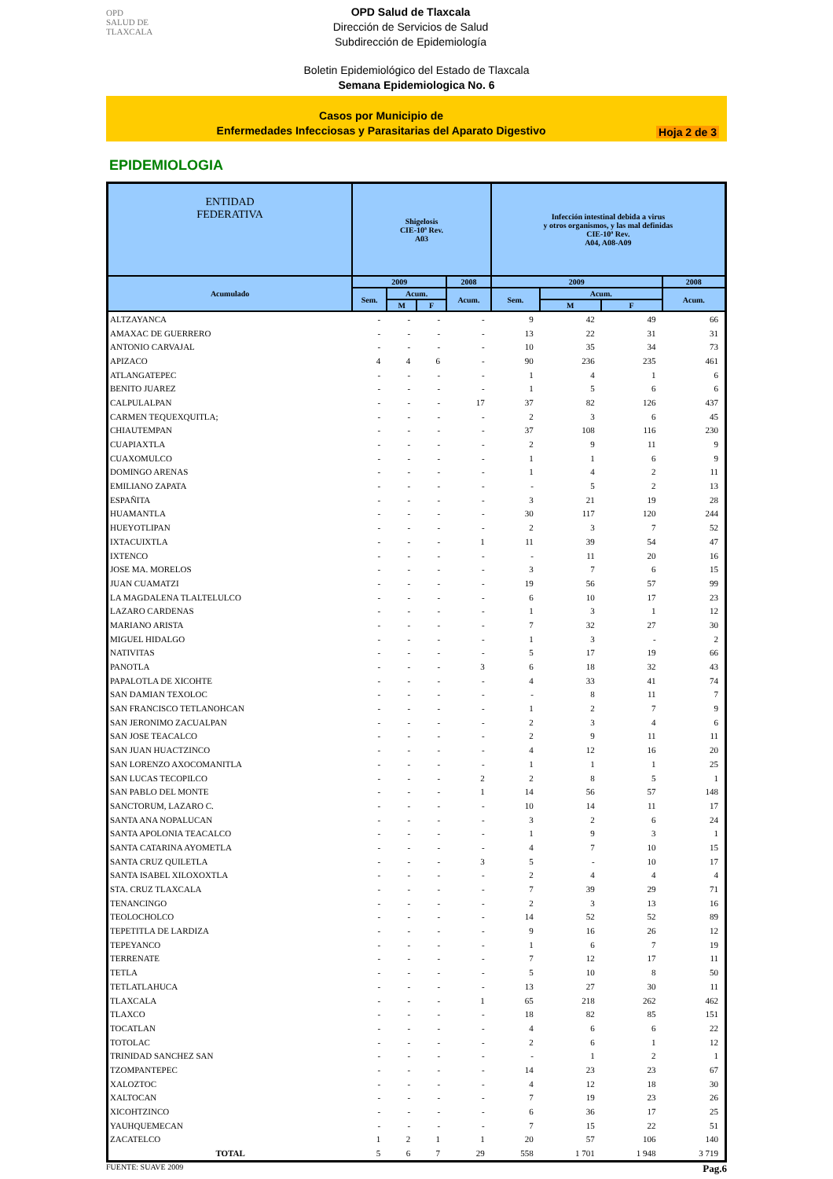OPD
SALUD DE TLAXCALA
OPD Salud de Tlaxcala
Dirección de Servicios de Salud
Subdirección de Epidemiología
Boletin Epidemiológico del Estado de Tlaxcala
Semana Epidemiologica No. 6
Casos por Municipio de
Enfermedades Infecciosas y Parasitarias del Aparato Digestivo
Hoja 2 de 3
EPIDEMIOLOGIA
| ENTIDAD FEDERATIVA | Shigelosis CIE-10ª Rev. A03 | | | | Infección intestinal debida a virus y otros organismos, y las mal definidas CIE-10ª Rev. A04, A08-A09 | | | |
| --- | --- | --- | --- | --- | --- | --- | --- | --- |
| Acumulado | 2009 | | | 2008 | 2009 | | | 2008 |
| | Sem. | Acum. | | Acum. | Sem. | Acum. | | Acum. |
| | | M | F | | | M | F | |
| ALTZAYANCA | - | - | - | - | 9 | 42 | 49 | 66 |
| AMAXAC DE GUERRERO | - | - | - | - | 13 | 22 | 31 | 31 |
| ANTONIO CARVAJAL | - | - | - | - | 10 | 35 | 34 | 73 |
| APIZACO | 4 | 4 | 6 | - | 90 | 236 | 235 | 461 |
| ATLANGATEPEC | - | - | - | - | 1 | 4 | 1 | 6 |
| BENITO JUAREZ | - | - | - | - | 1 | 5 | 6 | 6 |
| CALPULALPAN | - | - | - | 17 | 37 | 82 | 126 | 437 |
| CARMEN TEQUEXQUITLA; | - | - | - | - | 2 | 3 | 6 | 45 |
| CHIAUTEMPAN | - | - | - | - | 37 | 108 | 116 | 230 |
| CUAPIAXTLA | - | - | - | - | 2 | 9 | 11 | 9 |
| CUAXOMULCO | - | - | - | - | 1 | 1 | 6 | 9 |
| DOMINGO ARENAS | - | - | - | - | 1 | 4 | 2 | 11 |
| EMILIANO ZAPATA | - | - | - | - | - | 5 | 2 | 13 |
| ESPAÑITA | - | - | - | - | 3 | 21 | 19 | 28 |
| HUAMANTLA | - | - | - | - | 30 | 117 | 120 | 244 |
| HUEYOTLIPAN | - | - | - | - | 2 | 3 | 7 | 52 |
| IXTACUIXTLA | - | - | - | 1 | 11 | 39 | 54 | 47 |
| IXTENCO | - | - | - | - | - | 11 | 20 | 16 |
| JOSE MA. MORELOS | - | - | - | - | 3 | 7 | 6 | 15 |
| JUAN CUAMATZI | - | - | - | - | 19 | 56 | 57 | 99 |
| LA MAGDALENA TLALTELULCO | - | - | - | - | 6 | 10 | 17 | 23 |
| LAZARO CARDENAS | - | - | - | - | 1 | 3 | 1 | 12 |
| MARIANO ARISTA | - | - | - | - | 7 | 32 | 27 | 30 |
| MIGUEL HIDALGO | - | - | - | - | 1 | 3 | - | 2 |
| NATIVITAS | - | - | - | - | 5 | 17 | 19 | 66 |
| PANOTLA | - | - | - | 3 | 6 | 18 | 32 | 43 |
| PAPALOTLA DE XICOHTE | - | - | - | - | 4 | 33 | 41 | 74 |
| SAN DAMIAN TEXOLOC | - | - | - | - | - | 8 | 11 | 7 |
| SAN FRANCISCO TETLANOHCAN | - | - | - | - | 1 | 2 | 7 | 9 |
| SAN JERONIMO ZACUALPAN | - | - | - | - | 2 | 3 | 4 | 6 |
| SAN JOSE TEACALCO | - | - | - | - | 2 | 9 | 11 | 11 |
| SAN JUAN HUACTZINCO | - | - | - | - | 4 | 12 | 16 | 20 |
| SAN LORENZO AXOCOMANITLA | - | - | - | - | 1 | 1 | 1 | 25 |
| SAN LUCAS TECOPILCO | - | - | - | 2 | 2 | 8 | 5 | 1 |
| SAN PABLO DEL MONTE | - | - | - | 1 | 14 | 56 | 57 | 148 |
| SANCTORUM, LAZARO C. | - | - | - | - | 10 | 14 | 11 | 17 |
| SANTA ANA NOPALUCAN | - | - | - | - | 3 | 2 | 6 | 24 |
| SANTA APOLONIA TEACALCO | - | - | - | - | 1 | 9 | 3 | 1 |
| SANTA CATARINA AYOMETLA | - | - | - | - | 4 | 7 | 10 | 15 |
| SANTA CRUZ QUILETLA | - | - | - | 3 | 5 | - | 10 | 17 |
| SANTA ISABEL XILOXOXTLA | - | - | - | - | 2 | 4 | 4 | 4 |
| STA. CRUZ TLAXCALA | - | - | - | - | 7 | 39 | 29 | 71 |
| TENANCINGO | - | - | - | - | 2 | 3 | 13 | 16 |
| TEOLOCHOLCO | - | - | - | - | 14 | 52 | 52 | 89 |
| TEPETITLA DE LARDIZA | - | - | - | - | 9 | 16 | 26 | 12 |
| TEPEYANCO | - | - | - | - | 1 | 6 | 7 | 19 |
| TERRENATE | - | - | - | - | 7 | 12 | 17 | 11 |
| TETLA | - | - | - | - | 5 | 10 | 8 | 50 |
| TETLATLAHUCA | - | - | - | - | 13 | 27 | 30 | 11 |
| TLAXCALA | - | - | - | 1 | 65 | 218 | 262 | 462 |
| TLAXCO | - | - | - | - | 18 | 82 | 85 | 151 |
| TOCATLAN | - | - | - | - | 4 | 6 | 6 | 22 |
| TOTOLAC | - | - | - | - | 2 | 6 | 1 | 12 |
| TRINIDAD SANCHEZ SAN | - | - | - | - | - | 1 | 2 | 1 |
| TZOMPANTEPEC | - | - | - | - | 14 | 23 | 23 | 67 |
| XALOZTOC | - | - | - | - | 4 | 12 | 18 | 30 |
| XALTOCAN | - | - | - | - | 7 | 19 | 23 | 26 |
| XICOHTZINCO | - | - | - | - | 6 | 36 | 17 | 25 |
| YAUHQUEMECAN | - | - | - | - | 7 | 15 | 22 | 51 |
| ZACATELCO | 1 | 2 | 1 | 1 | 20 | 57 | 106 | 140 |
| TOTAL | 5 | 6 | 7 | 29 | 558 | 1 701 | 1 948 | 3 719 |
FUENTE: SUAVE 2009 Pag.6